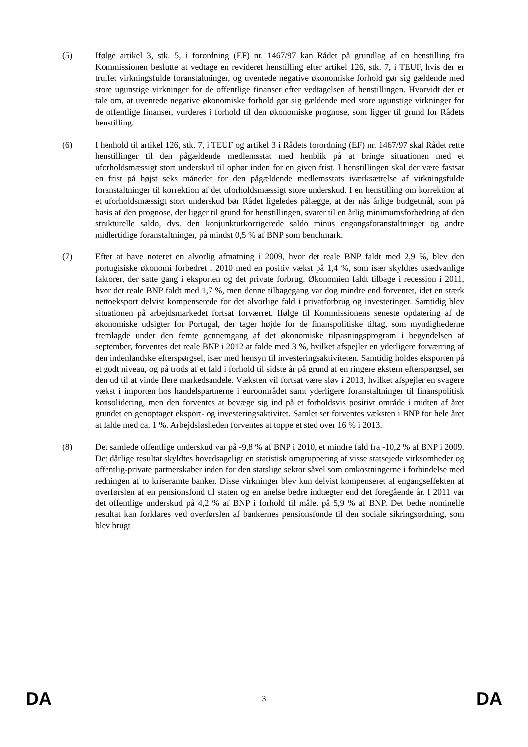(5) Ifølge artikel 3, stk. 5, i forordning (EF) nr. 1467/97 kan Rådet på grundlag af en henstilling fra Kommissionen beslutte at vedtage en revideret henstilling efter artikel 126, stk. 7, i TEUF, hvis der er truffet virkningsfulde foranstaltninger, og uventede negative økonomiske forhold gør sig gældende med store ugunstige virkninger for de offentlige finanser efter vedtagelsen af henstillingen. Hvorvidt der er tale om, at uventede negative økonomiske forhold gør sig gældende med store ugunstige virkninger for de offentlige finanser, vurderes i forhold til den økonomiske prognose, som ligger til grund for Rådets henstilling.
(6) I henhold til artikel 126, stk. 7, i TEUF og artikel 3 i Rådets forordning (EF) nr. 1467/97 skal Rådet rette henstillinger til den pågældende medlemsstat med henblik på at bringe situationen med et uforholdsmæssigt stort underskud til ophør inden for en given frist. I henstillingen skal der være fastsat en frist på højst seks måneder for den pågældende medlemsstats iværksættelse af virkningsfulde foranstaltninger til korrektion af det uforholdsmæssigt store underskud. I en henstilling om korrektion af et uforholdsmæssigt stort underskud bør Rådet ligeledes pålægge, at der nås årlige budgetmål, som på basis af den prognose, der ligger til grund for henstillingen, svarer til en årlig minimumsforbedring af den strukturelle saldo, dvs. den konjunkturkorrigerede saldo minus engangsforanstaltninger og andre midlertidige foranstaltninger, på mindst 0,5 % af BNP som benchmark.
(7) Efter at have noteret en alvorlig afmatning i 2009, hvor det reale BNP faldt med 2,9 %, blev den portugisiske økonomi forbedret i 2010 med en positiv vækst på 1,4 %, som især skyldtes usædvanlige faktorer, der satte gang i eksporten og det private forbrug. Økonomien faldt tilbage i recession i 2011, hvor det reale BNP faldt med 1,7 %, men denne tilbagegang var dog mindre end forventet, idet en stærk nettoeksport delvist kompenserede for det alvorlige fald i privatforbrug og investeringer. Samtidig blev situationen på arbejdsmarkedet fortsat forværret. Ifølge til Kommissionens seneste opdatering af de økonomiske udsigter for Portugal, der tager højde for de finanspolitiske tiltag, som myndighederne fremlagde under den femte gennemgang af det økonomiske tilpasningsprogram i begyndelsen af september, forventes det reale BNP i 2012 at falde med 3 %, hvilket afspejler en yderligere forværring af den indenlandske efterspørgsel, især med hensyn til investeringsaktiviteten. Samtidig holdes eksporten på et godt niveau, og på trods af et fald i forhold til sidste år på grund af en ringere ekstern efterspørgsel, ser den ud til at vinde flere markedsandele. Væksten vil fortsat være sløv i 2013, hvilket afspejler en svagere vækst i importen hos handelspartnerne i euroområdet samt yderligere foranstaltninger til finanspolitisk konsolidering, men den forventes at bevæge sig ind på et forholdsvis positivt område i midten af året grundet en genoptaget eksport- og investeringsaktivitet. Samlet set forventes væksten i BNP for hele året at falde med ca. 1 %. Arbejdsløsheden forventes at toppe et sted over 16 % i 2013.
(8) Det samlede offentlige underskud var på -9,8 % af BNP i 2010, et mindre fald fra -10,2 % af BNP i 2009. Det dårlige resultat skyldtes hovedsageligt en statistisk omgruppering af visse statsejede virksomheder og offentlig-private partnerskaber inden for den statslige sektor såvel som omkostningerne i forbindelse med redningen af to kriseramte banker. Disse virkninger blev kun delvist kompenseret af engangseffekten af overførslen af en pensionsfond til staten og en anelse bedre indtægter end det foregående år. I 2011 var det offentlige underskud på 4,2 % af BNP i forhold til målet på 5,9 % af BNP. Det bedre nominelle resultat kan forklares ved overførslen af bankernes pensionsfonde til den sociale sikringsordning, som blev brugt
DA 3 DA